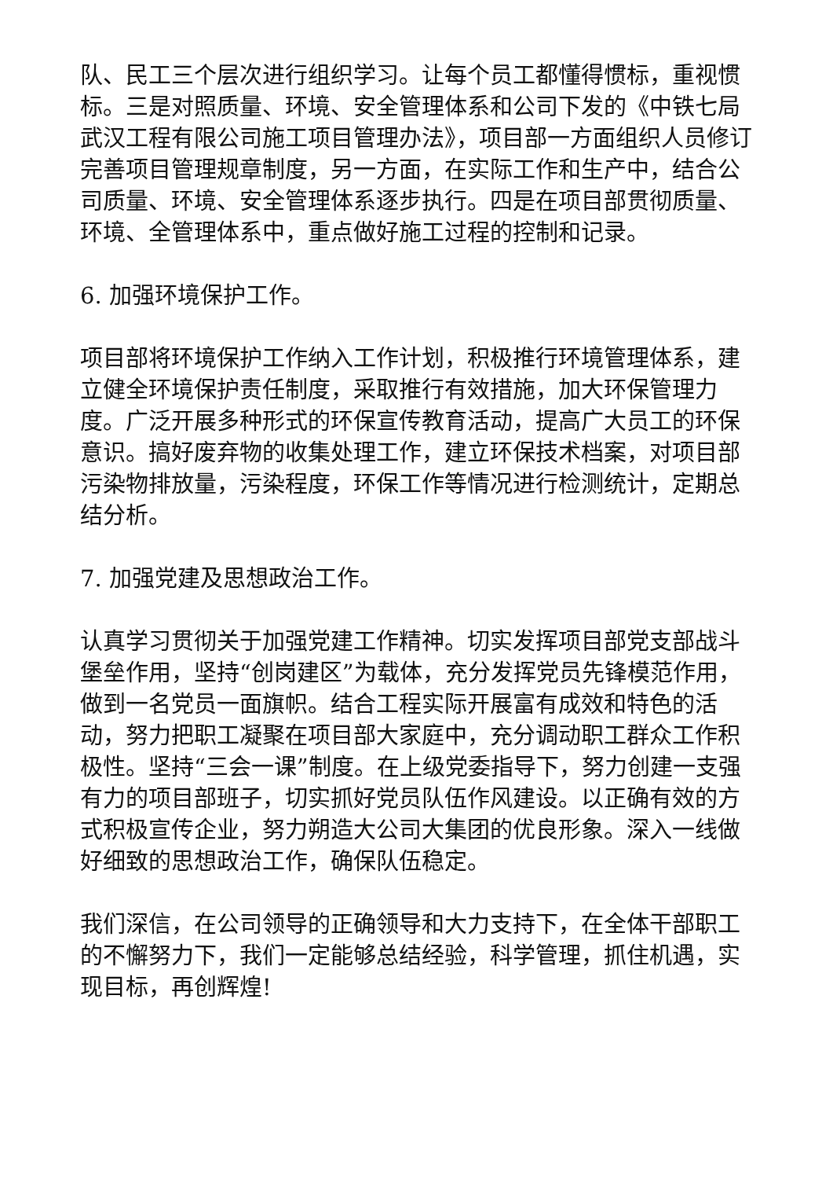队、民工三个层次进行组织学习。让每个员工都懂得惯标，重视惯标。三是对照质量、环境、安全管理体系和公司下发的《中铁七局武汉工程有限公司施工项目管理办法》，项目部一方面组织人员修订完善项目管理规章制度，另一方面，在实际工作和生产中，结合公司质量、环境、安全管理体系逐步执行。四是在项目部贯彻质量、环境、全管理体系中，重点做好施工过程的控制和记录。
6. 加强环境保护工作。
项目部将环境保护工作纳入工作计划，积极推行环境管理体系，建立健全环境保护责任制度，采取推行有效措施，加大环保管理力度。广泛开展多种形式的环保宣传教育活动，提高广大员工的环保意识。搞好废弃物的收集处理工作，建立环保技术档案，对项目部污染物排放量，污染程度，环保工作等情况进行检测统计，定期总结分析。
7. 加强党建及思想政治工作。
认真学习贯彻关于加强党建工作精神。切实发挥项目部党支部战斗堡垒作用，坚持“创岗建区”为载体，充分发挥党员先锋模范作用，做到一名党员一面旗帜。结合工程实际开展富有成效和特色的活动，努力把职工凝聚在项目部大家庭中，充分调动职工群众工作积极性。坚持“三会一课”制度。在上级党委指导下，努力创建一支强有力的项目部班子，切实抓好党员队伍作风建设。以正确有效的方式积极宣传企业，努力朔造大公司大集团的优良形象。深入一线做好细致的思想政治工作，确保队伍稳定。
我们深信，在公司领导的正确领导和大力支持下，在全体干部职工的不懈努力下，我们一定能够总结经验，科学管理，抓住机遇，实现目标，再创辉煌!